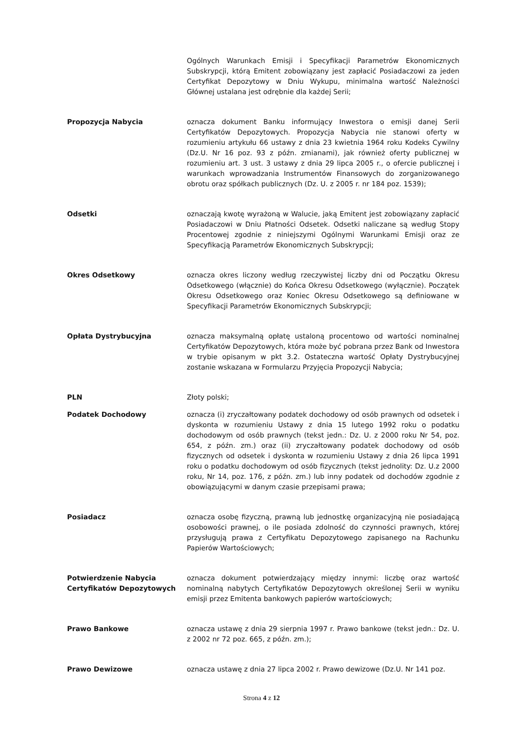Ogólnych Warunkach Emisji i Specyfikacji Parametrów Ekonomicznych Subskrypcji, którą Emitent zobowiązany jest zapłacić Posiadaczowi za jeden Certyfikat Depozytowy w Dniu Wykupu, minimalna wartość Należności Głównej ustalana jest odrębnie dla każdej Serii;
Propozycja Nabycia oznacza dokument Banku informujący Inwestora o emisji danej Serii Certyfikatów Depozytowych. Propozycja Nabycia nie stanowi oferty w rozumieniu artykułu 66 ustawy z dnia 23 kwietnia 1964 roku Kodeks Cywilny (Dz.U. Nr 16 poz. 93 z późn. zmianami), jak również oferty publicznej w rozumieniu art. 3 ust. 3 ustawy z dnia 29 lipca 2005 r., o ofercie publicznej i warunkach wprowadzania Instrumentów Finansowych do zorganizowanego obrotu oraz spółkach publicznych (Dz. U. z 2005 r. nr 184 poz. 1539);
Odsetki oznaczają kwotę wyrażoną w Walucie, jaką Emitent jest zobowiązany zapłacić Posiadaczowi w Dniu Płatności Odsetek. Odsetki naliczane są według Stopy Procentowej zgodnie z niniejszymi Ogólnymi Warunkami Emisji oraz ze Specyfikacją Parametrów Ekonomicznych Subskrypcji;
Okres Odsetkowy oznacza okres liczony według rzeczywistej liczby dni od Początku Okresu Odsetkowego (włącznie) do Końca Okresu Odsetkowego (wyłącznie). Początek Okresu Odsetkowego oraz Koniec Okresu Odsetkowego są definiowane w Specyfikacji Parametrów Ekonomicznych Subskrypcji;
Opłata Dystrybucyjna oznacza maksymalną opłatę ustaloną procentowo od wartości nominalnej Certyfikatów Depozytowych, która może być pobrana przez Bank od Inwestora w trybie opisanym w pkt 3.2. Ostateczna wartość Opłaty Dystrybucyjnej zostanie wskazana w Formularzu Przyjęcia Propozycji Nabycia;
PLN Złoty polski;
Podatek Dochodowy oznacza (i) zryczałtowany podatek dochodowy od osób prawnych od odsetek i dyskonta w rozumieniu Ustawy z dnia 15 lutego 1992 roku o podatku dochodowym od osób prawnych (tekst jedn.: Dz. U. z 2000 roku Nr 54, poz. 654, z późn. zm.) oraz (ii) zryczałtowany podatek dochodowy od osób fizycznych od odsetek i dyskonta w rozumieniu Ustawy z dnia 26 lipca 1991 roku o podatku dochodowym od osób fizycznych (tekst jednolity: Dz. U.z 2000 roku, Nr 14, poz. 176, z późn. zm.) lub inny podatek od dochodów zgodnie z obowiązującymi w danym czasie przepisami prawa;
Posiadacz oznacza osobę fizyczną, prawną lub jednostkę organizacyjną nie posiadającą osobowości prawnej, o ile posiada zdolność do czynności prawnych, której przysługują prawa z Certyfikatu Depozytowego zapisanego na Rachunku Papierów Wartościowych;
Potwierdzenie Nabycia Certyfikatów Depozytowych
oznacza dokument potwierdzający między innymi: liczbę oraz wartość nominalną nabytych Certyfikatów Depozytowych określonej Serii w wyniku emisji przez Emitenta bankowych papierów wartościowych;
Prawo Bankowe oznacza ustawę z dnia 29 sierpnia 1997 r. Prawo bankowe (tekst jedn.: Dz. U. z 2002 nr 72 poz. 665, z późn. zm.);
Prawo Dewizowe oznacza ustawę z dnia 27 lipca 2002 r. Prawo dewizowe (Dz.U. Nr 141 poz.
Strona 4 z 12